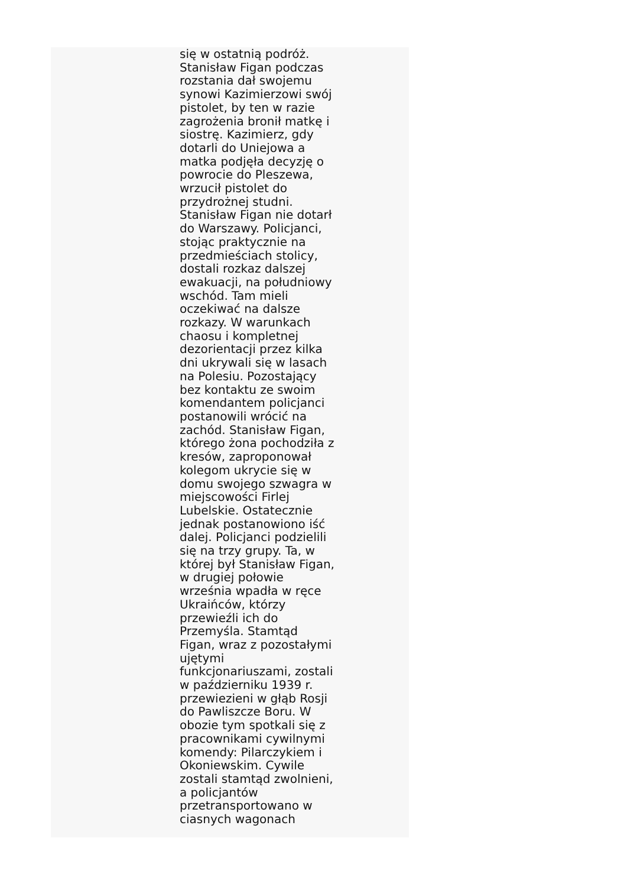się w ostatnią podróż.
Stanisław Figan podczas
rozstania dał swojemu
synowi Kazimierzowi swój
pistolet, by ten w razie
zagrożenia bronił matkę i
siostrę. Kazimierz, gdy
dotarli do Uniejowa a
matka podjęła decyzję o
powrocie do Pleszewa,
wrzucił pistolet do
przydrożnej studni.
Stanisław Figan nie dotarł
do Warszawy. Policjanci,
stojąc praktycznie na
przedmieściach stolicy,
dostali rozkaz dalszej
ewakuacji, na południowy
wschód. Tam mieli
oczekiwać na dalsze
rozkazy. W warunkach
chaosu i kompletnej
dezorientacji przez kilka
dni ukrywali się w lasach
na Polesiu. Pozostający
bez kontaktu ze swoim
komendantem policjanci
postanowili wrócić na
zachód. Stanisław Figan,
którego żona pochodziła z
kresów, zaproponował
kolegom ukrycie się w
domu swojego szwagra w
miejscowości Firlej
Lubelskie. Ostatecznie
jednak postanowiono iść
dalej. Policjanci podzielili
się na trzy grupy. Ta, w
której był Stanisław Figan,
w drugiej połowie
września wpadła w ręce
Ukraińców, którzy
przewieźli ich do
Przemyśla. Stamtąd
Figan, wraz z pozostałymi
ujętymi
funkcjonariuszami, zostali
w październiku 1939 r.
przewiezieni w głąb Rosji
do Pawliszcze Boru. W
obozie tym spotkali się z
pracownikami cywilnymi
komendy: Pilarczykiem i
Okoniewskim. Cywile
zostali stamtąd zwolnieni,
a policjantów
przetransportowano w
ciasnych wagonach